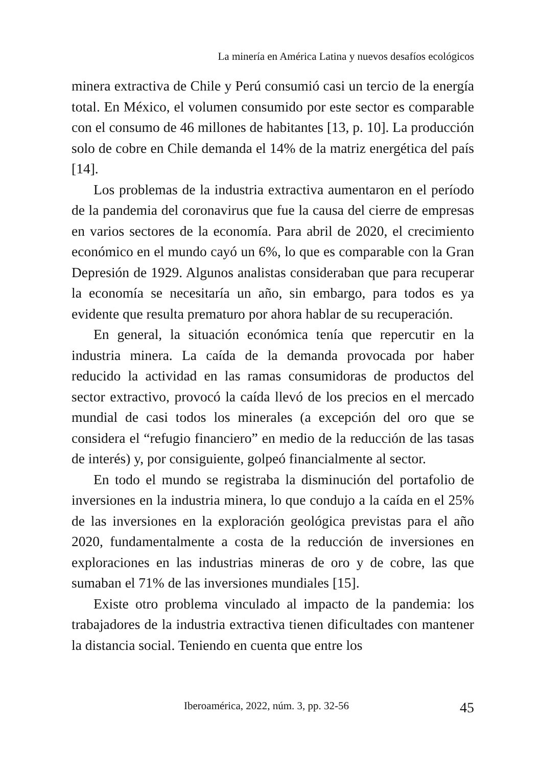La minería en América Latina y nuevos desafíos ecológicos
minera extractiva de Chile y Perú consumió casi un tercio de la energía total. En México, el volumen consumido por este sector es comparable con el consumo de 46 millones de habitantes [13, p. 10]. La producción solo de cobre en Chile demanda el 14% de la matriz energética del país [14].
Los problemas de la industria extractiva aumentaron en el período de la pandemia del coronavirus que fue la causa del cierre de empresas en varios sectores de la economía. Para abril de 2020, el crecimiento económico en el mundo cayó un 6%, lo que es comparable con la Gran Depresión de 1929. Algunos analistas consideraban que para recuperar la economía se necesitaría un año, sin embargo, para todos es ya evidente que resulta prematuro por ahora hablar de su recuperación.
En general, la situación económica tenía que repercutir en la industria minera. La caída de la demanda provocada por haber reducido la actividad en las ramas consumidoras de productos del sector extractivo, provocó la caída llevó de los precios en el mercado mundial de casi todos los minerales (a excepción del oro que se considera el “refugio financiero” en medio de la reducción de las tasas de interés) y, por consiguiente, golpeó financialmente al sector.
En todo el mundo se registraba la disminución del portafolio de inversiones en la industria minera, lo que condujo a la caída en el 25% de las inversiones en la exploración geológica previstas para el año 2020, fundamentalmente a costa de la reducción de inversiones en exploraciones en las industrias mineras de oro y de cobre, las que sumaban el 71% de las inversiones mundiales [15].
Existe otro problema vinculado al impacto de la pandemia: los trabajadores de la industria extractiva tienen dificultades con mantener la distancia social. Teniendo en cuenta que entre los
Iberoamérica, 2022, núm. 3, pp. 32-56 45